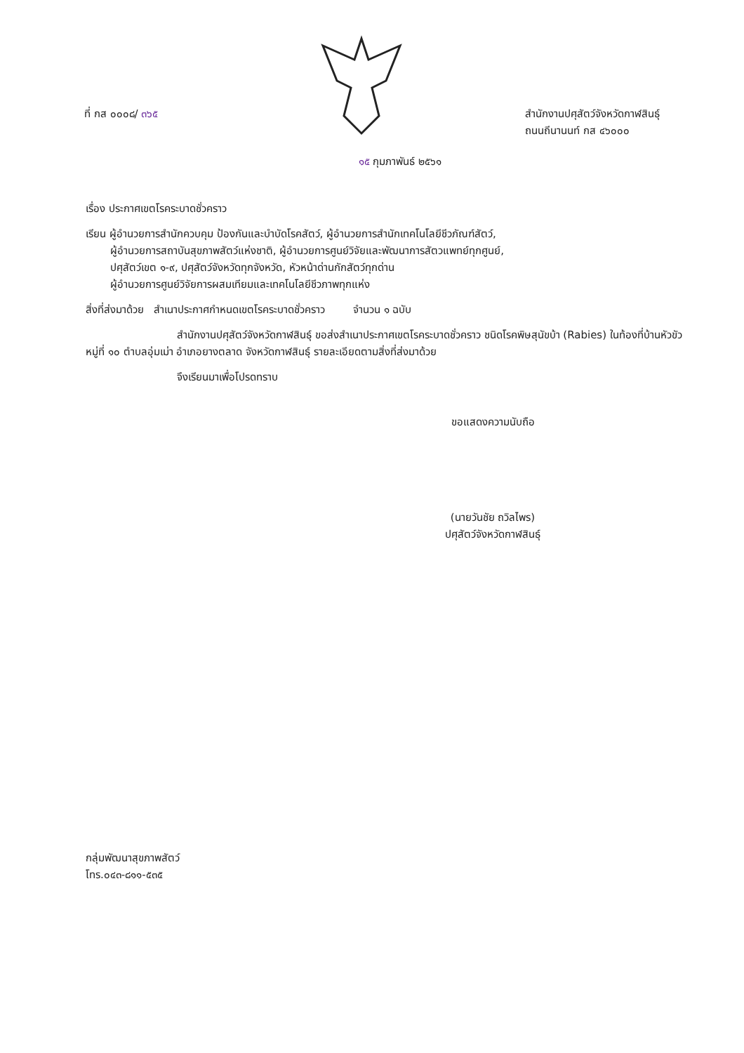ที่ กส ๐๐๐๘/ ๓๖๕ สำนักงานปศุสัตว์จังหวัดกาฬสินธุ์
ถนนถีนานนท์ กส ๔๖๐๐๐
๑๕ กุมภาพันธ์ ๒๕๖๑
เรื่อง ประกาศเขตโรคระบาดชั่วคราว
เรียน ผู้อำนวยการสำนักควบคุม ป้องกันและบำบัดโรคสัตว์, ผู้อำนวยการสำนักเทคโนโลยีชีวภัณฑ์สัตว์,
   ผู้อำนวยการสถาบันสุขภาพสัตว์แห่งชาติ, ผู้อำนวยการศูนย์วิจัยและพัฒนาการสัตวแพทย์ทุกศูนย์,
   ปศุสัตว์เขต ๑-๙, ปศุสัตว์จังหวัดทุกจังหวัด, หัวหน้าด่านกักสัตว์ทุกด่าน
   ผู้อำนวยการศูนย์วิจัยการผสมเทียมและเทคโนโลยีชีวภาพทุกแห่ง
สิ่งที่ส่งมาด้วย สำเนาประกาศกำหนดเขตโรคระบาดชั่วคราว    จำนวน ๑ ฉบับ
สำนักงานปศุสัตว์จังหวัดกาฬสินธุ์ ขอส่งสำเนาประกาศเขตโรคระบาดชั่วคราว ชนิดโรคพิษสุนัขบ้า (Rabies) ในท้องที่บ้านหัวขัว หมู่ที่ ๑๐ ตำบลอุ่มเม่า อำเภอยางตลาด จังหวัดกาฬสินธุ์ รายละเอียดตามสิ่งที่ส่งมาด้วย
จึงเรียนมาเพื่อโปรดทราบ
ขอแสดงความนับถือ
(นายวันชัย ถวิลไพร)
ปศุสัตว์จังหวัดกาฬสินธุ์
กลุ่มพัฒนาสุขภาพสัตว์
โทร.๐๔๓-๘๑๑-๕๓๕